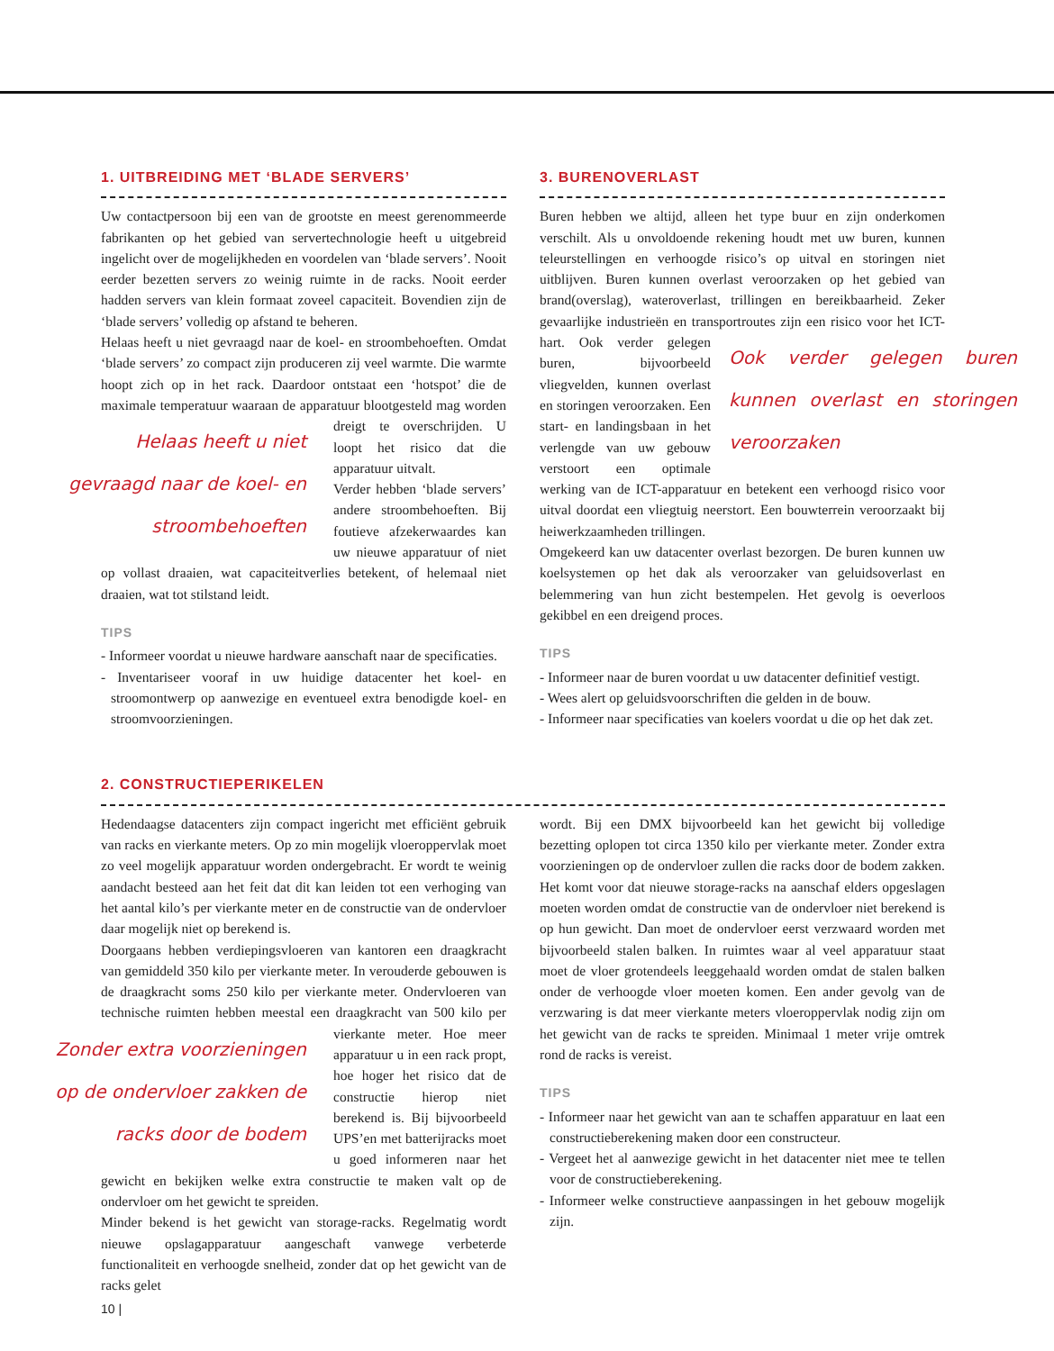1. UITBREIDING MET ‘BLADE SERVERS’
Uw contactpersoon bij een van de grootste en meest gerenommeerde fabrikanten op het gebied van servertechnologie heeft u uitgebreid ingelicht over de mogelijkheden en voordelen van ‘blade servers’. Nooit eerder bezetten servers zo weinig ruimte in de racks. Nooit eerder hadden servers van klein formaat zoveel capaciteit. Bovendien zijn de ‘blade servers’ volledig op afstand te beheren.
Helaas heeft u niet gevraagd naar de koel- en stroombehoeften. Omdat ‘blade servers’ zo compact zijn produceren zij veel warmte. Die warmte hoopt zich op in het rack. Daardoor ontstaat een ‘hotspot’ die de maximale temperatuur waaraan de apparatuur blootgesteld mag Helaas heeft u niet gevraagd naar de koel- en stroombehoeften worden dreigt te overschrijden. U loopt het risico dat die apparatuur uitvalt.
Verder hebben ‘blade servers’ andere stroombehoeften. Bij foutieve afzekerwaardes kan uw nieuwe apparatuur of niet op vollast draaien, wat capaciteitverlies betekent, of helemaal niet draaien, wat tot stilstand leidt.
TIPS
- Informeer voordat u nieuwe hardware aanschaft naar de specificaties.
- Inventariseer vooraf in uw huidige datacenter het koel- en stroomontwerp op aanwezige en eventueel extra benodigde koel- en stroomvoorzieningen.
3. BURENOVERLAST
Buren hebben we altijd, alleen het type buur en zijn onderkomen verschilt. Als u onvoldoende rekening houdt met uw buren, kunnen teleurstellingen en verhoogde risico’s op uitval en storingen niet uitblijven. Buren kunnen overlast veroorzaken op het gebied van brand(overslag), wateroverlast, trillingen en bereikbaarheid. Zeker gevaarlijke industrieën en transportroutes zijn een risico voor het Ook verder gelegen buren kunnen overlast en storingen veroorzaken ICT-hart. Ook verder gelegen buren, bijvoorbeeld vliegvelden, kunnen overlast en storingen veroorzaken. Een start- en landingsbaan in het verlengde van uw gebouw verstoort een optimale werking van de ICT-apparatuur en betekent een verhoogd risico voor uitval doordat een vliegtuig neerstort. Een bouwterrein veroorzaakt bij heiwerkzaamheden trillingen.
Omgekeerd kan uw datacenter overlast bezorgen. De buren kunnen uw koelsystemen op het dak als veroorzaker van geluidsoverlast en belemmering van hun zicht bestempelen. Het gevolg is oeverloos gekibbel en een dreigend proces.
TIPS
- Informeer naar de buren voordat u uw datacenter definitief vestigt.
- Wees alert op geluidsvoorschriften die gelden in de bouw.
- Informeer naar specificaties van koelers voordat u die op het dak zet.
2. CONSTRUCTIEPERIKELEN
Hedendaagse datacenters zijn compact ingericht met efficiënt gebruik van racks en vierkante meters. Op zo min mogelijk vloeroppervlak moet zo veel mogelijk apparatuur worden ondergebracht. Er wordt te weinig aandacht besteed aan het feit dat dit kan leiden tot een verhoging van het aantal kilo’s per vierkante meter en de constructie van de ondervloer daar mogelijk niet op berekend is.
Doorgaans hebben verdiepingsvloeren van kantoren een draagkracht van gemiddeld 350 kilo per vierkante meter. In verouderde gebouwen is de draagkracht soms 250 kilo per vierkante meter. Ondervloeren van technische ruimten hebben meestal een draagkracht van 500 kilo per Zonder extra voorzieningen op de ondervloer zakken de racks door de bodem vierkante meter. Hoe meer apparatuur u in een rack propt, hoe hoger het risico dat de constructie hierop niet berekend is. Bij bijvoorbeeld UPS’en met batterijracks moet u goed informeren naar het gewicht en bekijken welke extra constructie te maken valt op de ondervloer om het gewicht te spreiden.
Minder bekend is het gewicht van storage-racks. Regelmatig wordt nieuwe opslagapparatuur aangeschaft vanwege verbeterde functionaliteit en verhoogde snelheid, zonder dat op het gewicht van de racks gelet
wordt. Bij een DMX bijvoorbeeld kan het gewicht bij volledige bezetting oplopen tot circa 1350 kilo per vierkante meter. Zonder extra voorzieningen op de ondervloer zullen die racks door de bodem zakken. Het komt voor dat nieuwe storage-racks na aanschaf elders opgeslagen moeten worden omdat de constructie van de ondervloer niet berekend is op hun gewicht. Dan moet de ondervloer eerst verzwaard worden met bijvoorbeeld stalen balken. In ruimtes waar al veel apparatuur staat moet de vloer grotendeels leeggehaald worden omdat de stalen balken onder de verhoogde vloer moeten komen. Een ander gevolg van de verzwaring is dat meer vierkante meters vloeroppervlak nodig zijn om het gewicht van de racks te spreiden. Minimaal 1 meter vrije omtrek rond de racks is vereist.
TIPS
- Informeer naar het gewicht van aan te schaffen apparatuur en laat een constructieberekening maken door een constructeur.
- Vergeet het al aanwezige gewicht in het datacenter niet mee te tellen voor de constructieberekening.
- Informeer welke constructieve aanpassingen in het gebouw mogelijk zijn.
10 |